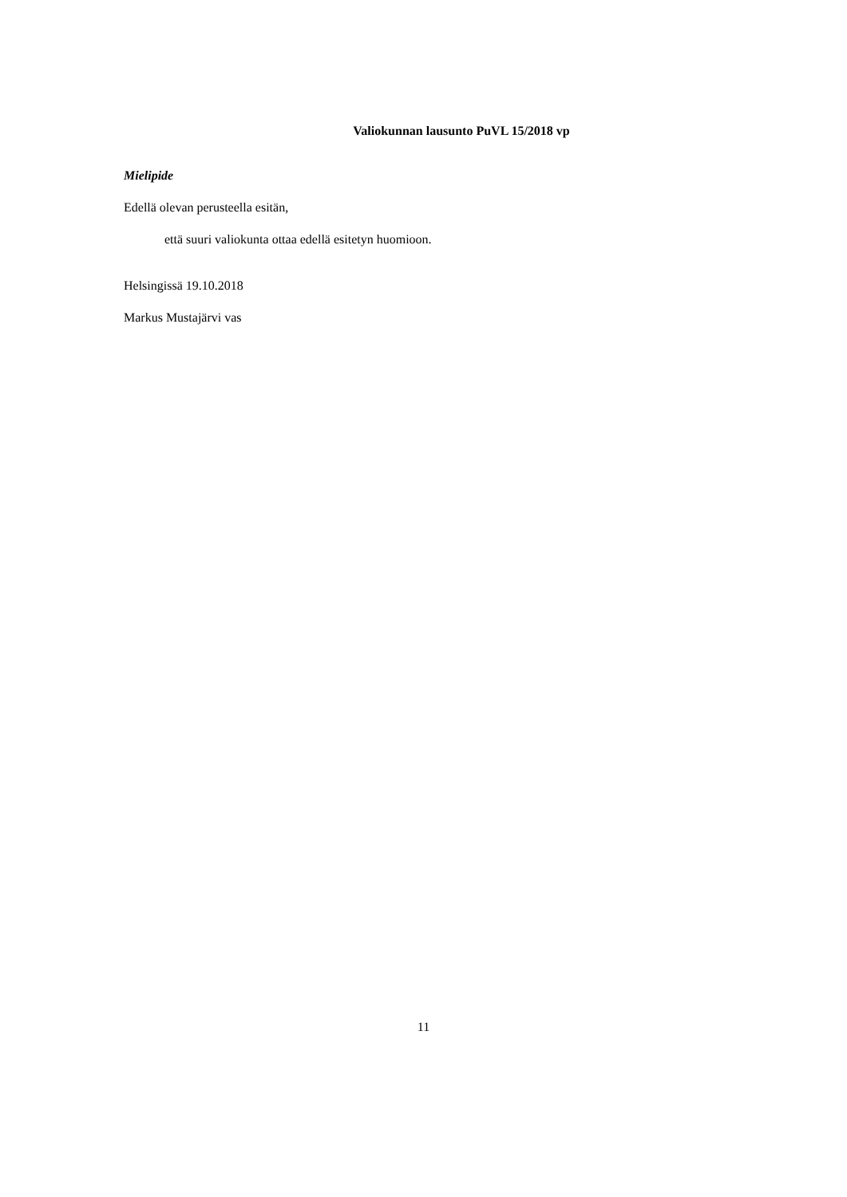Valiokunnan lausunto PuVL 15/2018 vp
Mielipide
Edellä olevan perusteella esitän,
että suuri valiokunta ottaa edellä esitetyn huomioon.
Helsingissä 19.10.2018
Markus Mustajärvi vas
11